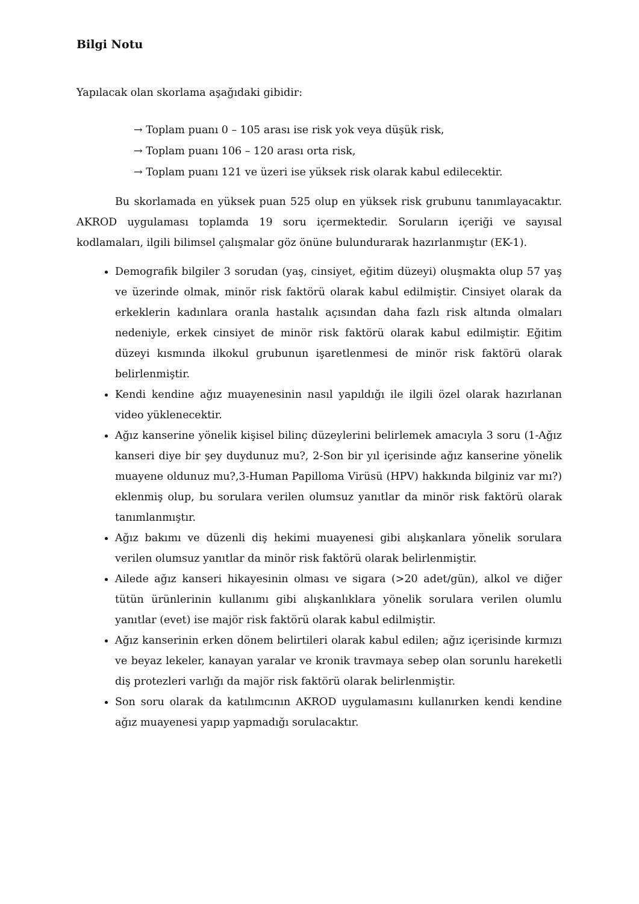Bilgi Notu
Yapılacak olan skorlama aşağıdaki gibidir:
→ Toplam puanı 0 – 105 arası ise risk yok veya düşük risk,
→ Toplam puanı 106 – 120 arası orta risk,
→ Toplam puanı 121 ve üzeri ise yüksek risk olarak kabul edilecektir.
Bu skorlamada en yüksek puan 525 olup en yüksek risk grubunu tanımlayacaktır. AKROD uygulaması toplamda 19 soru içermektedir. Soruların içeriği ve sayısal kodlamaları, ilgili bilimsel çalışmalar göz önüne bulundurarak hazırlanmıştır (EK-1).
Demografik bilgiler 3 sorudan (yaş, cinsiyet, eğitim düzeyi) oluşmakta olup 57 yaş ve üzerinde olmak, minör risk faktörü olarak kabul edilmiştir. Cinsiyet olarak da erkeklerin kadınlara oranla hastalık açısından daha fazlı risk altında olmaları nedeniyle, erkek cinsiyet de minör risk faktörü olarak kabul edilmiştir. Eğitim düzeyi kısmında ilkokul grubunun işaretlenmesi de minör risk faktörü olarak belirlenmiştir.
Kendi kendine ağız muayenesinin nasıl yapıldığı ile ilgili özel olarak hazırlanan video yüklenecektir.
Ağız kanserine yönelik kişisel bilinç düzeylerini belirlemek amacıyla 3 soru (1-Ağız kanseri diye bir şey duydunuz mu?, 2-Son bir yıl içerisinde ağız kanserine yönelik muayene oldunuz mu?,3-Human Papilloma Virüsü (HPV) hakkında bilginiz var mı?) eklenmiş olup, bu sorulara verilen olumsuz yanıtlar da minör risk faktörü olarak tanımlanmıştır.
Ağız bakımı ve düzenli diş hekimi muayenesi gibi alışkanlara yönelik sorulara verilen olumsuz yanıtlar da minör risk faktörü olarak belirlenmiştir.
Ailede ağız kanseri hikayesinin olması ve sigara (>20 adet/gün), alkol ve diğer tütün ürünlerinin kullanımı gibi alışkanlıklara yönelik sorulara verilen olumlu yanıtlar (evet) ise majör risk faktörü olarak kabul edilmiştir.
Ağız kanserinin erken dönem belirtileri olarak kabul edilen; ağız içerisinde kırmızı ve beyaz lekeler, kanayan yaralar ve kronik travmaya sebep olan sorunlu hareketli diş protezleri varlığı da majör risk faktörü olarak belirlenmiştir.
Son soru olarak da katılımcının AKROD uygulamasını kullanırken kendi kendine ağız muayenesi yapıp yapmadığı sorulacaktır.